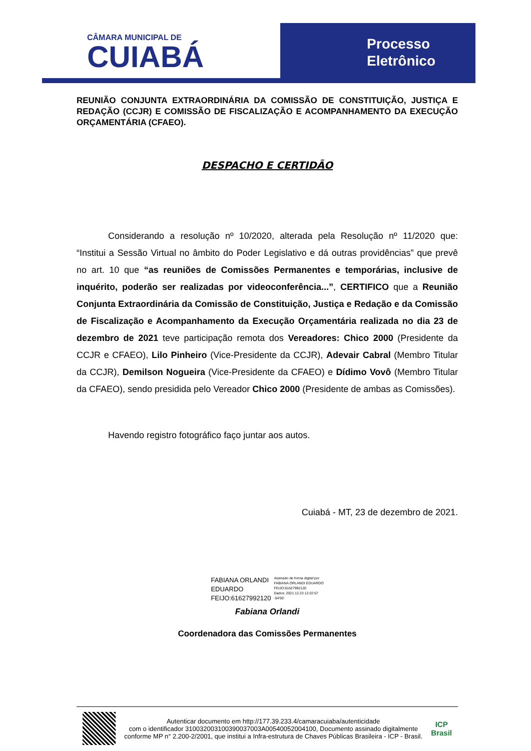CÂMARA MUNICIPAL DE
CUIABÁ
Processo
Eletrônico
REUNIÃO CONJUNTA EXTRAORDINÁRIA DA COMISSÃO DE CONSTITUIÇÃO, JUSTIÇA E REDAÇÃO (CCJR) E COMISSÃO DE FISCALIZAÇÃO E ACOMPANHAMENTO DA EXECUÇÃO ORÇAMENTÁRIA (CFAEO).
DESPACHO E CERTIDÃO
Considerando a resolução nº 10/2020, alterada pela Resolução nº 11/2020 que: “Institui a Sessão Virtual no âmbito do Poder Legislativo e dá outras providências” que prevê no art. 10 que “as reuniões de Comissões Permanentes e temporárias, inclusive de inquérito, poderão ser realizadas por videoconferência...”, CERTIFICO que a Reunião Conjunta Extraordinária da Comissão de Constituição, Justiça e Redação e da Comissão de Fiscalização e Acompanhamento da Execução Orçamentária realizada no dia 23 de dezembro de 2021 teve participação remota dos Vereadores: Chico 2000 (Presidente da CCJR e CFAEO), Lilo Pinheiro (Vice-Presidente da CCJR), Adevair Cabral (Membro Titular da CCJR), Demilson Nogueira (Vice-Presidente da CFAEO) e Dídimo Vovô (Membro Titular da CFAEO), sendo presidida pelo Vereador Chico 2000 (Presidente de ambas as Comissões).
Havendo registro fotográfico faço juntar aos autos.
Cuiabá - MT, 23 de dezembro de 2021.
FABIANA ORLANDI
EDUARDO
FEIJO:61627992120
Assinado de forma digital por
FABIANA ORLANDI EDUARDO
FEIJO:61627992120
Dados: 2021.12.23 12:22:57
-04'00'
Fabiana Orlandi
Coordenadora das Comissões Permanentes
Autenticar documento em http://177.39.233.4/camaracuiaba/autenticidade
com o identificador 310032003100390037003A00540052004100, Documento assinado digitalmente conforme MP n° 2.200-2/2001, que institui a Infra-estrutura de Chaves Públicas Brasileira - ICP - Brasil.
ICP
Brasil